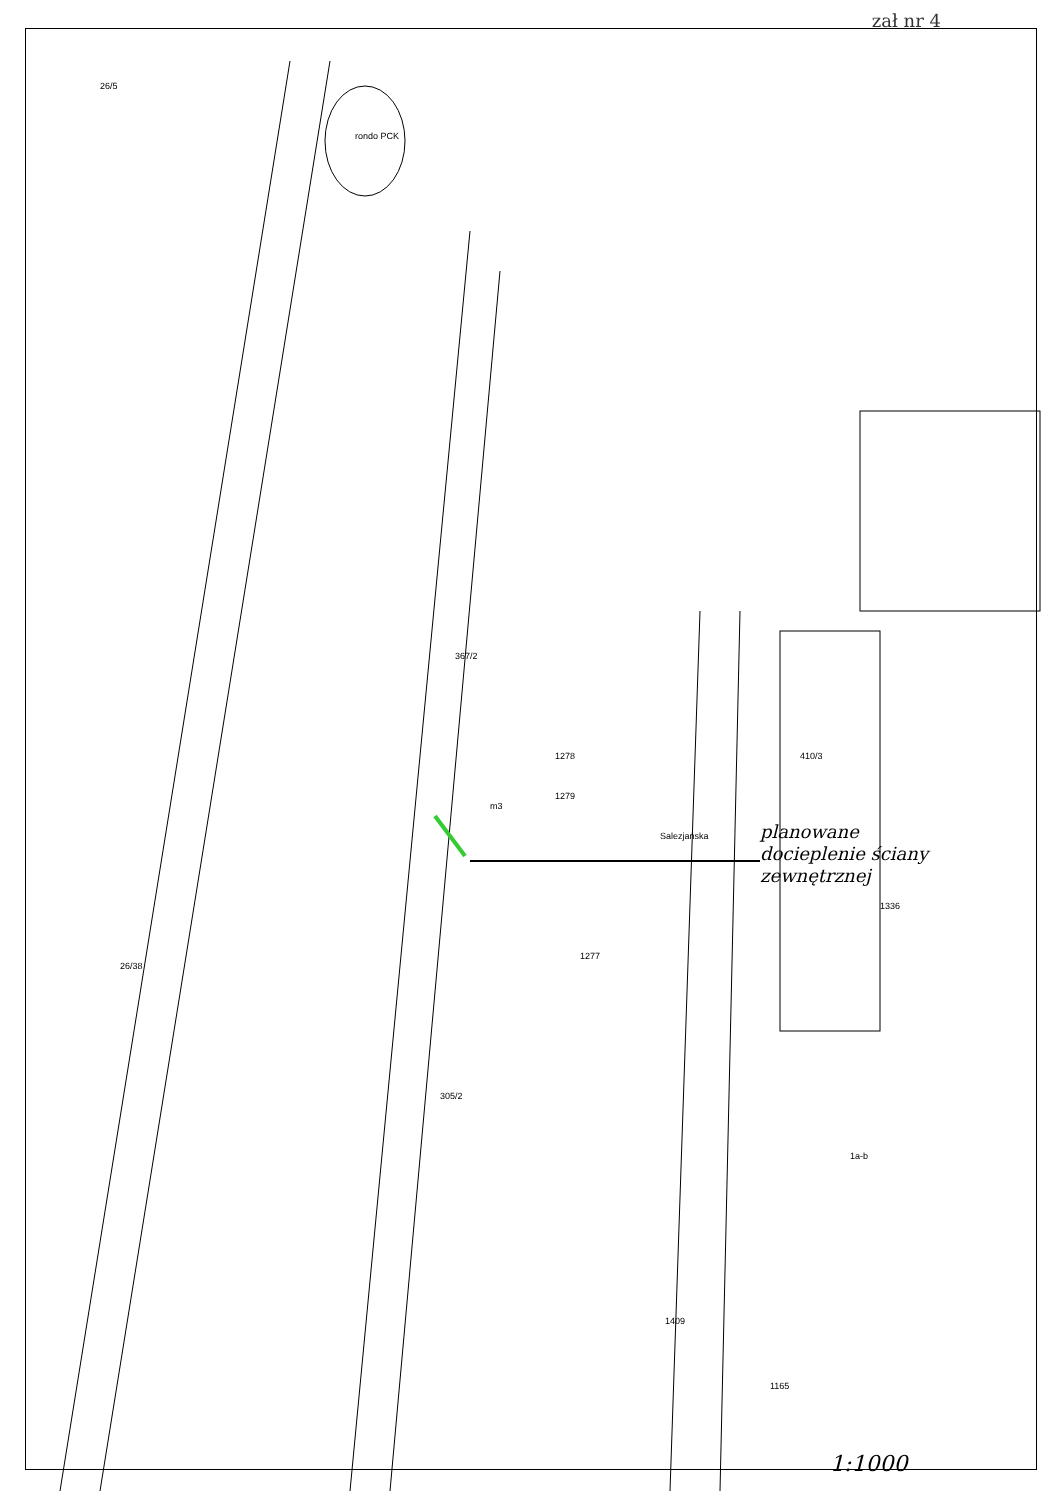zał nr 4
rondo PCK
367/2
m3
1279
1278
1277
305/2
Salezjańska
410/3
1336
1a-b
1165
1409
26/38
26/5
planowane
docieplenie ściany
zewnętrznej
1:1000